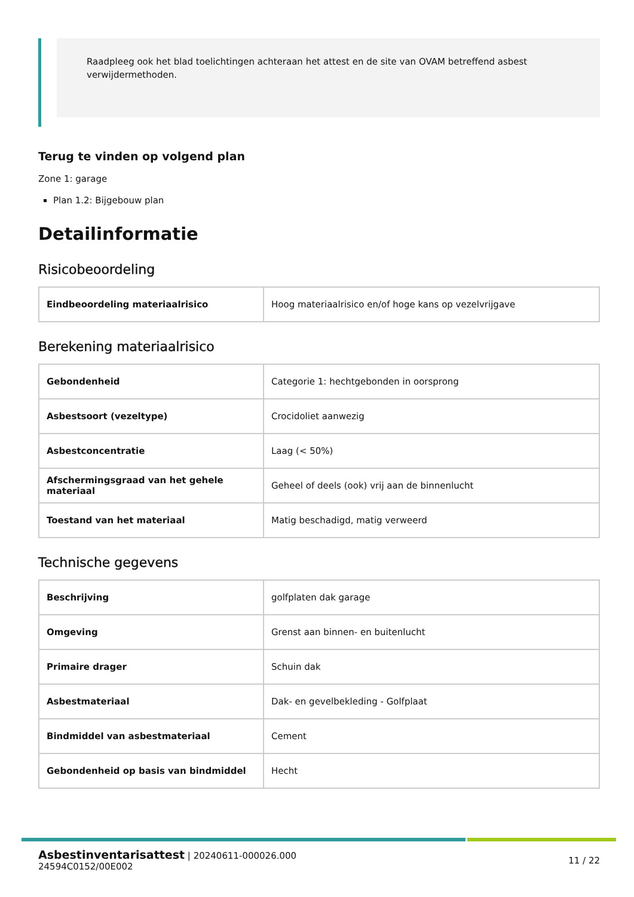Raadpleeg ook het blad toelichtingen achteraan het attest en de site van OVAM betreffend asbest verwijdermethoden.
Terug te vinden op volgend plan
Zone 1: garage
Plan 1.2: Bijgebouw plan
Detailinformatie
Risicobeoordeling
| Eindbeoordeling materiaalrisico | Hoog materiaalrisico en/of hoge kans op vezelvrijgave |
Berekening materiaalrisico
| Gebondenheid | Categorie 1: hechtgebonden in oorsprong |
| Asbestsoort (vezeltype) | Crocidoliet aanwezig |
| Asbestconcentratie | Laag (< 50%) |
| Afschermingsgraad van het gehele materiaal | Geheel of deels (ook) vrij aan de binnenlucht |
| Toestand van het materiaal | Matig beschadigd, matig verweerd |
Technische gegevens
| Beschrijving | golfplaten dak garage |
| Omgeving | Grenst aan binnen- en buitenlucht |
| Primaire drager | Schuin dak |
| Asbestmateriaal | Dak- en gevelbekleding - Golfplaat |
| Bindmiddel van asbestmateriaal | Cement |
| Gebondenheid op basis van bindmiddel | Hecht |
Asbestinventarisattest | 20240611-000026.000
24594C0152/00E002
11 / 22